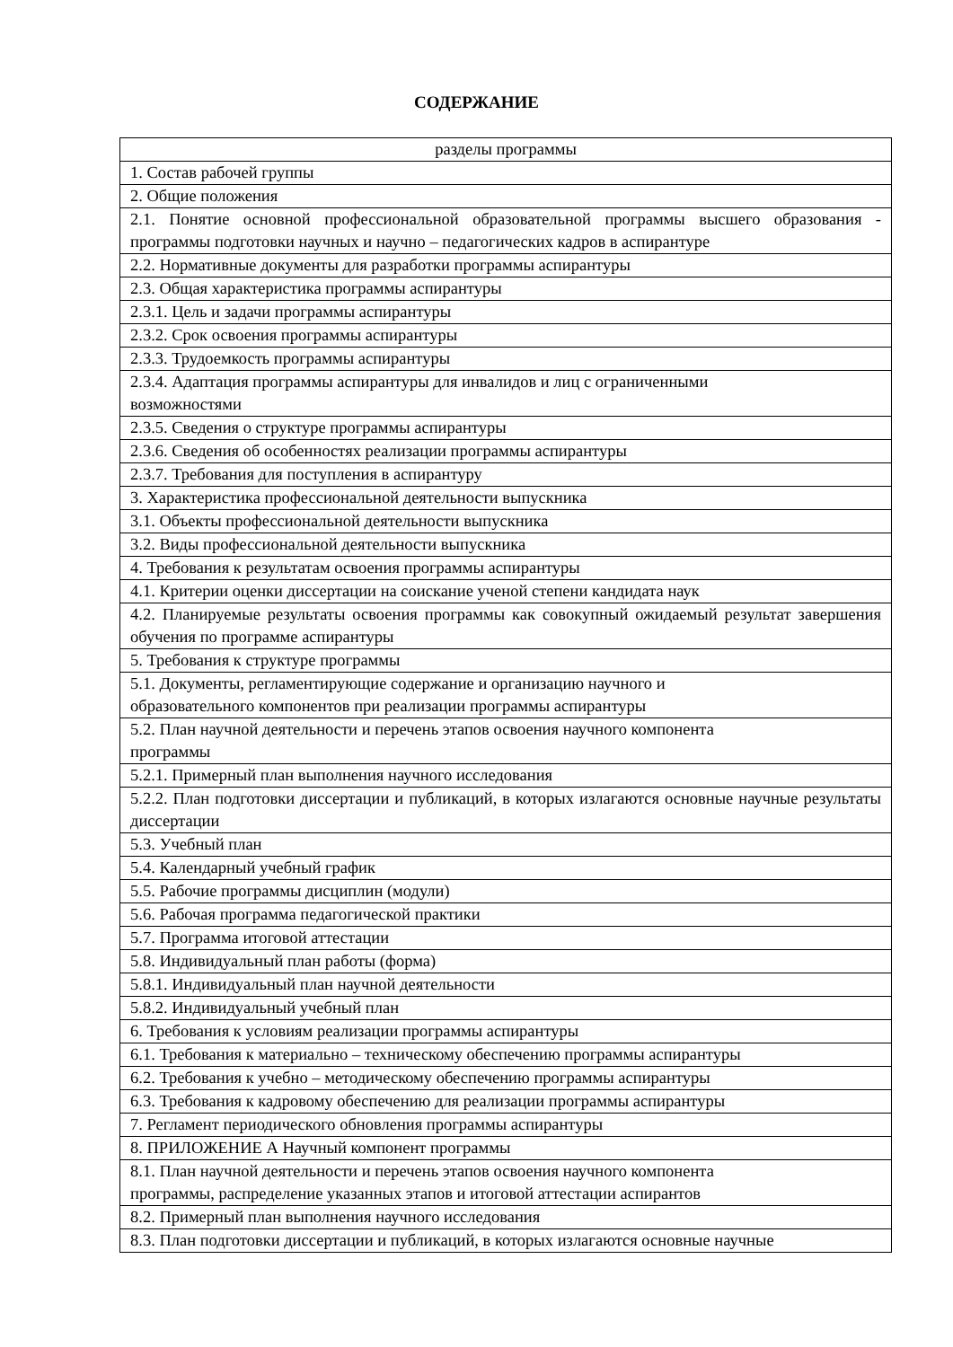СОДЕРЖАНИЕ
| разделы программы |
| --- |
| 1. Состав рабочей группы |
| 2. Общие положения |
| 2.1. Понятие основной профессиональной образовательной программы высшего образования - программы подготовки научных и научно – педагогических кадров в аспирантуре |
| 2.2. Нормативные документы для разработки программы аспирантуры |
| 2.3. Общая характеристика программы аспирантуры |
| 2.3.1. Цель и задачи программы аспирантуры |
| 2.3.2. Срок освоения программы аспирантуры |
| 2.3.3. Трудоемкость программы аспирантуры |
| 2.3.4. Адаптация программы аспирантуры для инвалидов и лиц с ограниченными возможностями |
| 2.3.5. Сведения о структуре программы аспирантуры |
| 2.3.6. Сведения об особенностях реализации программы аспирантуры |
| 2.3.7. Требования для поступления в аспирантуру |
| 3. Характеристика профессиональной деятельности выпускника |
| 3.1. Объекты профессиональной деятельности выпускника |
| 3.2. Виды профессиональной деятельности выпускника |
| 4. Требования к результатам освоения программы аспирантуры |
| 4.1. Критерии оценки диссертации на соискание ученой степени кандидата наук |
| 4.2. Планируемые результаты освоения программы как совокупный ожидаемый результат завершения обучения по программе аспирантуры |
| 5. Требования к структуре программы |
| 5.1. Документы, регламентирующие содержание и организацию научного и образовательного компонентов при реализации программы аспирантуры |
| 5.2. План научной деятельности и перечень этапов освоения научного компонента программы |
| 5.2.1. Примерный план выполнения научного исследования |
| 5.2.2. План подготовки диссертации и публикаций, в которых излагаются основные научные результаты диссертации |
| 5.3. Учебный план |
| 5.4. Календарный учебный график |
| 5.5. Рабочие программы дисциплин (модули) |
| 5.6. Рабочая программа педагогической практики |
| 5.7. Программа итоговой аттестации |
| 5.8. Индивидуальный план работы (форма) |
| 5.8.1. Индивидуальный план научной деятельности |
| 5.8.2. Индивидуальный учебный план |
| 6. Требования к условиям реализации программы аспирантуры |
| 6.1. Требования к материально – техническому обеспечению программы аспирантуры |
| 6.2. Требования к учебно – методическому обеспечению программы аспирантуры |
| 6.3. Требования к кадровому обеспечению для реализации программы аспирантуры |
| 7. Регламент периодического обновления программы аспирантуры |
| 8. ПРИЛОЖЕНИЕ А Научный компонент программы |
| 8.1. План научной деятельности и перечень этапов освоения научного компонента программы, распределение указанных этапов и итоговой аттестации аспирантов |
| 8.2. Примерный план выполнения научного исследования |
| 8.3. План подготовки диссертации и публикаций, в которых излагаются основные научные |